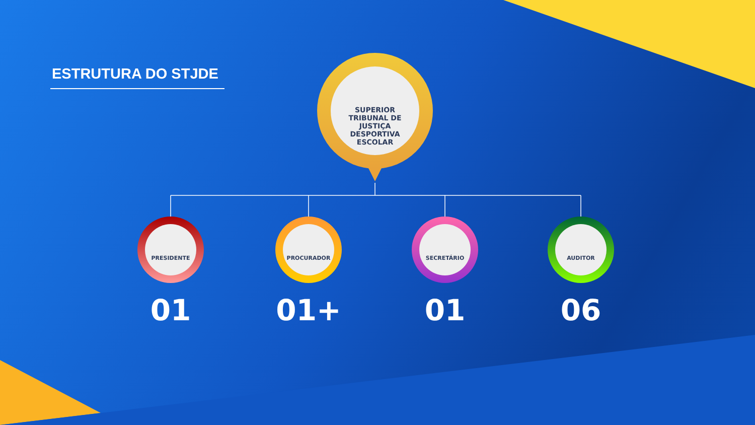ESTRUTURA DO STJDE
SUPERIOR
TRIBUNAL DE
JUSTIÇA
DESPORTIVA
ESCOLAR
PRESIDENTE
01
PROCURADOR
01+
SECRETÁRIO
01
AUDITOR
06